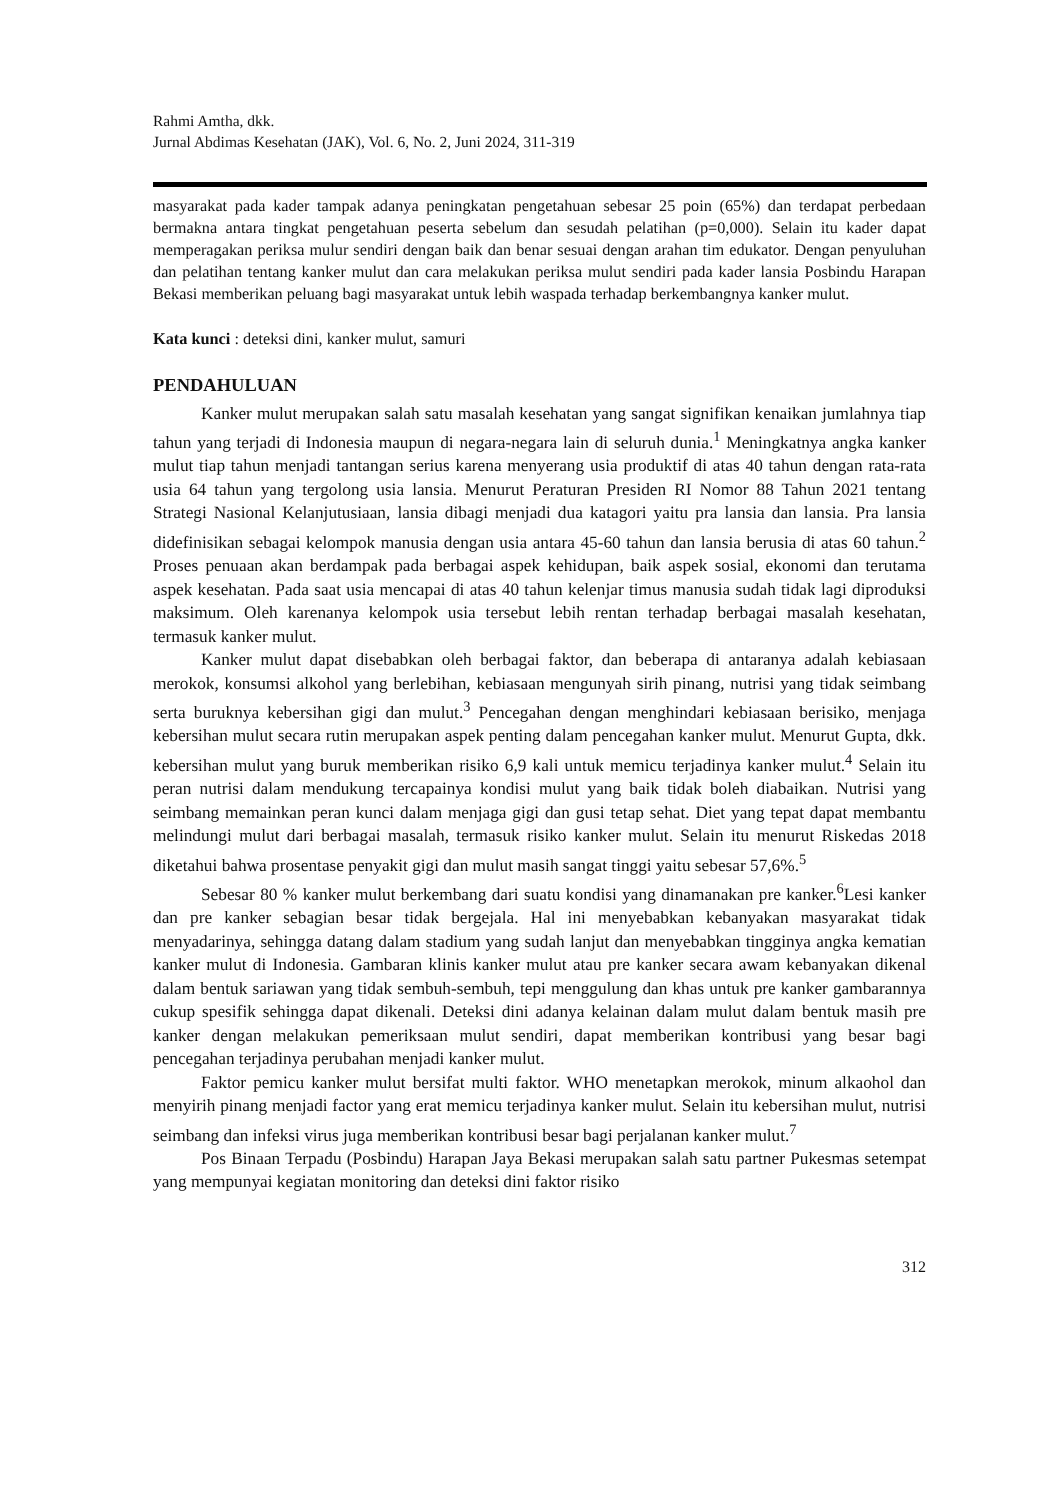Rahmi Amtha, dkk.
Jurnal Abdimas Kesehatan (JAK), Vol. 6, No. 2, Juni 2024, 311-319
masyarakat pada kader tampak adanya peningkatan pengetahuan sebesar 25 poin (65%) dan terdapat perbedaan bermakna antara tingkat pengetahuan peserta sebelum dan sesudah pelatihan (p=0,000). Selain itu kader dapat memperagakan periksa mulur sendiri dengan baik dan benar sesuai dengan arahan tim edukator. Dengan penyuluhan dan pelatihan tentang kanker mulut dan cara melakukan periksa mulut sendiri pada kader lansia Posbindu Harapan Bekasi memberikan peluang bagi masyarakat untuk lebih waspada terhadap berkembangnya kanker mulut.
Kata kunci : deteksi dini, kanker mulut, samuri
PENDAHULUAN
Kanker mulut merupakan salah satu masalah kesehatan yang sangat signifikan kenaikan jumlahnya tiap tahun yang terjadi di Indonesia maupun di negara-negara lain di seluruh dunia.<sup>1</sup> Meningkatnya angka kanker mulut tiap tahun menjadi tantangan serius karena menyerang usia produktif di atas 40 tahun dengan rata-rata usia 64 tahun yang tergolong usia lansia. Menurut Peraturan Presiden RI Nomor 88 Tahun 2021 tentang Strategi Nasional Kelanjutusiaan, lansia dibagi menjadi dua katagori yaitu pra lansia dan lansia. Pra lansia didefinisikan sebagai kelompok manusia dengan usia antara 45-60 tahun dan lansia berusia di atas 60 tahun.<sup>2</sup> Proses penuaan akan berdampak pada berbagai aspek kehidupan, baik aspek sosial, ekonomi dan terutama aspek kesehatan. Pada saat usia mencapai di atas 40 tahun kelenjar timus manusia sudah tidak lagi diproduksi maksimum. Oleh karenanya kelompok usia tersebut lebih rentan terhadap berbagai masalah kesehatan, termasuk kanker mulut.
Kanker mulut dapat disebabkan oleh berbagai faktor, dan beberapa di antaranya adalah kebiasaan merokok, konsumsi alkohol yang berlebihan, kebiasaan mengunyah sirih pinang, nutrisi yang tidak seimbang serta buruknya kebersihan gigi dan mulut.<sup>3</sup> Pencegahan dengan menghindari kebiasaan berisiko, menjaga kebersihan mulut secara rutin merupakan aspek penting dalam pencegahan kanker mulut. Menurut Gupta, dkk. kebersihan mulut yang buruk memberikan risiko 6,9 kali untuk memicu terjadinya kanker mulut.<sup>4</sup> Selain itu peran nutrisi dalam mendukung tercapainya kondisi mulut yang baik tidak boleh diabaikan. Nutrisi yang seimbang memainkan peran kunci dalam menjaga gigi dan gusi tetap sehat. Diet yang tepat dapat membantu melindungi mulut dari berbagai masalah, termasuk risiko kanker mulut. Selain itu menurut Riskedas 2018 diketahui bahwa prosentase penyakit gigi dan mulut masih sangat tinggi yaitu sebesar 57,6%.<sup>5</sup>
Sebesar 80 % kanker mulut berkembang dari suatu kondisi yang dinamanakan pre kanker.<sup>6</sup>Lesi kanker dan pre kanker sebagian besar tidak bergejala. Hal ini menyebabkan kebanyakan masyarakat tidak menyadarinya, sehingga datang dalam stadium yang sudah lanjut dan menyebabkan tingginya angka kematian kanker mulut di Indonesia. Gambaran klinis kanker mulut atau pre kanker secara awam kebanyakan dikenal dalam bentuk sariawan yang tidak sembuh-sembuh, tepi menggulung dan khas untuk pre kanker gambarannya cukup spesifik sehingga dapat dikenali. Deteksi dini adanya kelainan dalam mulut dalam bentuk masih pre kanker dengan melakukan pemeriksaan mulut sendiri, dapat memberikan kontribusi yang besar bagi pencegahan terjadinya perubahan menjadi kanker mulut.
Faktor pemicu kanker mulut bersifat multi faktor. WHO menetapkan merokok, minum alkaohol dan menyirih pinang menjadi factor yang erat memicu terjadinya kanker mulut. Selain itu kebersihan mulut, nutrisi seimbang dan infeksi virus juga memberikan kontribusi besar bagi perjalanan kanker mulut.<sup>7</sup>
Pos Binaan Terpadu (Posbindu) Harapan Jaya Bekasi merupakan salah satu partner Pukesmas setempat yang mempunyai kegiatan monitoring dan deteksi dini faktor risiko
312